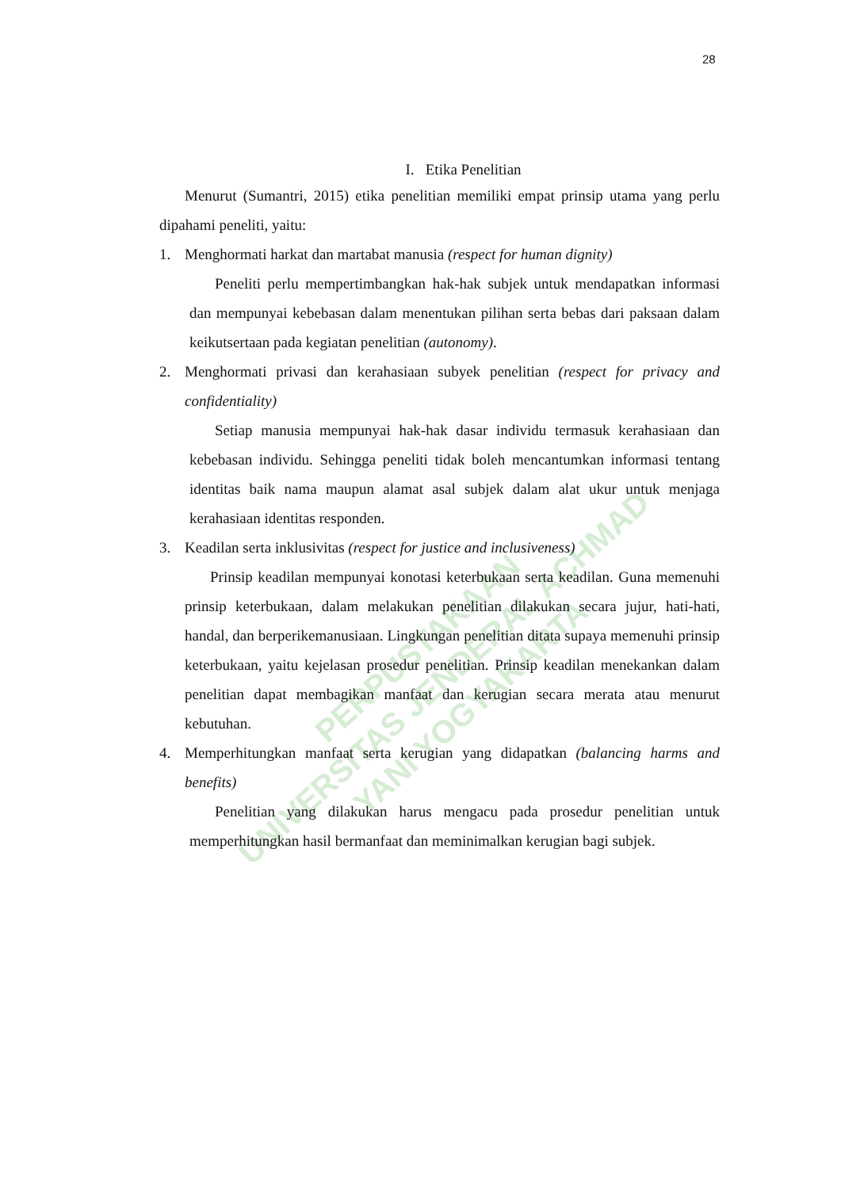PERPUSTAKAAN
UNIVERSITAS JENDERAL ACHMAD YANI YOGYAKARTA
28
I. Etika Penelitian
Menurut (Sumantri, 2015) etika penelitian memiliki empat prinsip utama yang perlu dipahami peneliti, yaitu:
1. Menghormati harkat dan martabat manusia (respect for human dignity)
Peneliti perlu mempertimbangkan hak-hak subjek untuk mendapatkan informasi dan mempunyai kebebasan dalam menentukan pilihan serta bebas dari paksaan dalam keikutsertaan pada kegiatan penelitian (autonomy).
2. Menghormati privasi dan kerahasiaan subyek penelitian (respect for privacy and confidentiality)
Setiap manusia mempunyai hak-hak dasar individu termasuk kerahasiaan dan kebebasan individu. Sehingga peneliti tidak boleh mencantumkan informasi tentang identitas baik nama maupun alamat asal subjek dalam alat ukur untuk menjaga kerahasiaan identitas responden.
3. Keadilan serta inklusivitas (respect for justice and inclusiveness)
Prinsip keadilan mempunyai konotasi keterbukaan serta keadilan. Guna memenuhi prinsip keterbukaan, dalam melakukan penelitian dilakukan secara jujur, hati-hati, handal, dan berperikemanusiaan. Lingkungan penelitian ditata supaya memenuhi prinsip keterbukaan, yaitu kejelasan prosedur penelitian. Prinsip keadilan menekankan dalam penelitian dapat membagikan manfaat dan kerugian secara merata atau menurut kebutuhan.
4. Memperhitungkan manfaat serta kerugian yang didapatkan (balancing harms and benefits)
Penelitian yang dilakukan harus mengacu pada prosedur penelitian untuk memperhitungkan hasil bermanfaat dan meminimalkan kerugian bagi subjek.